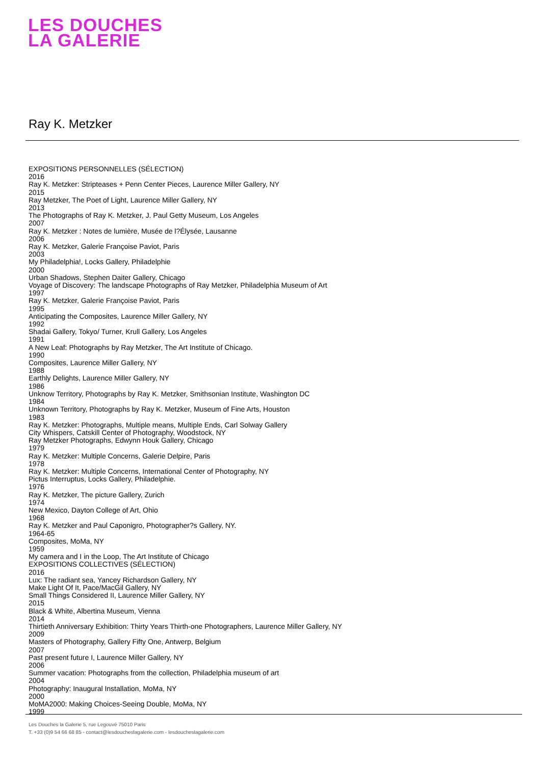LES DOUCHES
LA GALERIE
Ray K. Metzker
EXPOSITIONS PERSONNELLES (SÉLECTION)
2016
Ray K. Metzker: Stripteases + Penn Center Pieces, Laurence Miller Gallery, NY
2015
Ray Metzker, The Poet of Light, Laurence Miller Gallery, NY
2013
The Photographs of Ray K. Metzker, J. Paul Getty Museum, Los Angeles
2007
Ray K. Metzker : Notes de lumière, Musée de l?Élysée, Lausanne
2006
Ray K. Metzker, Galerie Françoise Paviot, Paris
2003
My Philadelphia!, Locks Gallery, Philadelphie
2000
Urban Shadows, Stephen Daiter Gallery, Chicago
Voyage of Discovery: The landscape Photographs of Ray Metzker, Philadelphia Museum of Art
1997
Ray K. Metzker, Galerie Françoise Paviot, Paris
1995
Anticipating the Composites, Laurence Miller Gallery, NY
1992
Shadai Gallery, Tokyo/ Turner, Krull Gallery, Los Angeles
1991
A New Leaf: Photographs by Ray Metzker, The Art Institute of Chicago.
1990
Composites, Laurence Miller Gallery, NY
1988
Earthly Delights, Laurence Miller Gallery, NY
1986
Unknow Territory, Photographs by Ray K. Metzker, Smithsonian Institute, Washington DC
1984
Unknown Territory, Photographs by Ray K. Metzker, Museum of Fine Arts, Houston
1983
Ray K. Metzker: Photographs, Multiple means, Multiple Ends, Carl Solway Gallery
City Whispers, Catskill Center of Photography, Woodstock, NY
Ray Metzker Photographs, Edwynn Houk Gallery, Chicago
1979
Ray K. Metzker: Multiple Concerns, Galerie Delpire, Paris
1978
Ray K. Metzker: Multiple Concerns, International Center of Photography, NY
Pictus Interruptus, Locks Gallery, Philadelphie.
1976
Ray K. Metzker, The picture Gallery, Zurich
1974
New Mexico, Dayton College of Art, Ohio
1968
Ray K. Metzker and Paul Caponigro, Photographer?s Gallery, NY.
1964-65
Composites, MoMa, NY
1959
My camera and I in the Loop, The Art Institute of Chicago
EXPOSITIONS COLLECTIVES (SÉLECTION)
2016
Lux: The radiant sea, Yancey Richardson Gallery, NY
Make Light Of It, Pace/MacGil Gallery, NY
Small Things Considered II, Laurence Miller Gallery, NY
2015
Black & White, Albertina Museum, Vienna
2014
Thirtieth Anniversary Exhibition: Thirty Years Thirth-one Photographers, Laurence Miller Gallery, NY
2009
Masters of Photography, Gallery Fifty One, Antwerp, Belgium
2007
Past present future I, Laurence Miller Gallery, NY
2006
Summer vacation: Photographs from the collection, Philadelphia museum of art
2004
Photography: Inaugural Installation, MoMa, NY
2000
MoMA2000: Making Choices-Seeing Double, MoMa, NY
1999
Les Douches la Galerie 5, rue Legouvé 75010 Paris
T. +33 (0)9 54 66 68 85 - contact@lesdoucheslagalerie.com - lesdoucheslagalerie.com